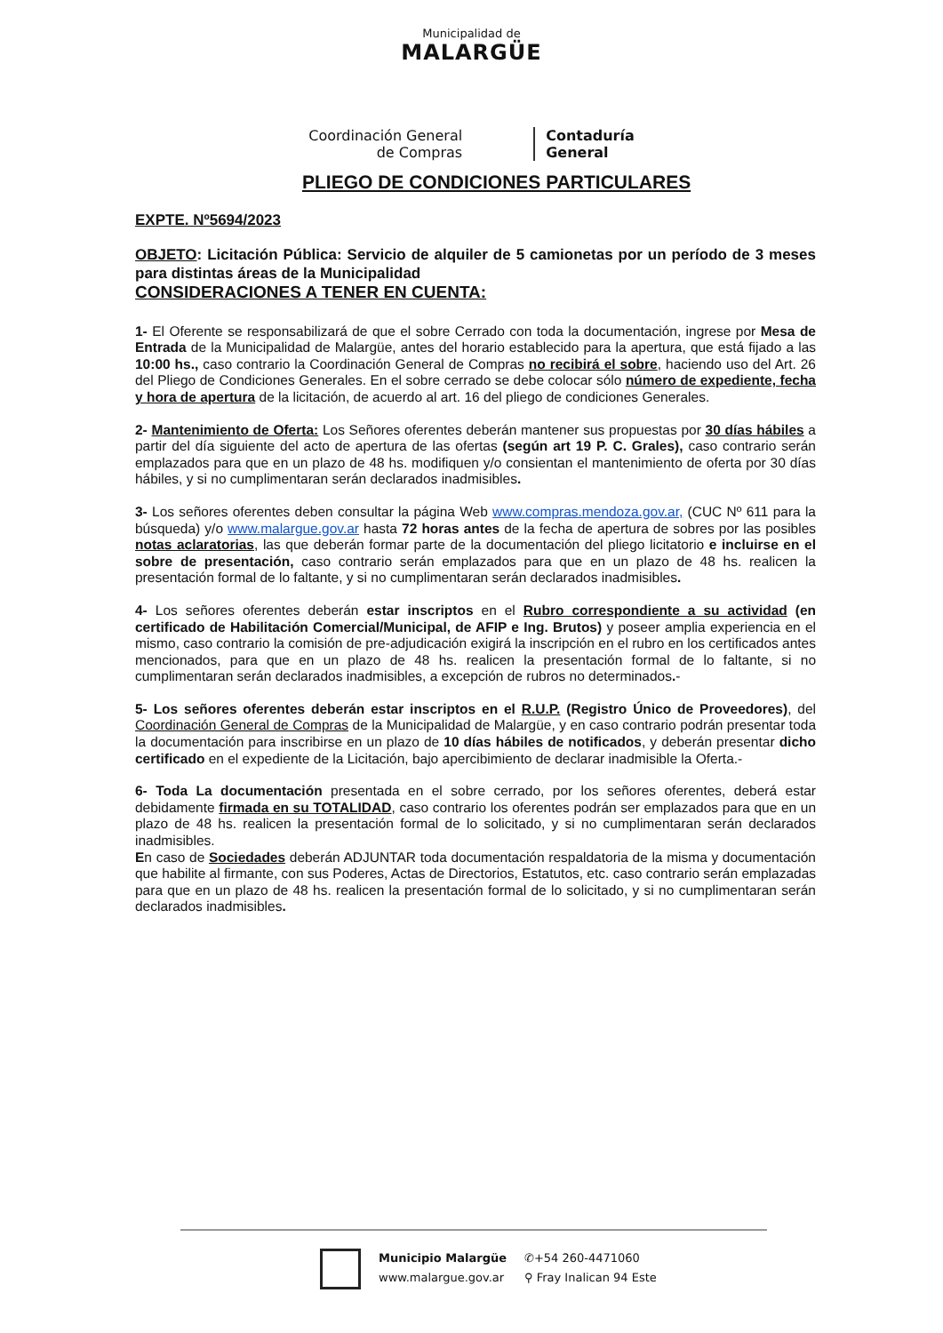Municipalidad de
MALARGÜE
Coordinación General
de Compras
Contaduría
General
PLIEGO DE CONDICIONES PARTICULARES
EXPTE. Nº5694/2023
OBJETO: Licitación Pública: Servicio de alquiler de 5 camionetas por un período de 3 meses para distintas áreas de la Municipalidad
CONSIDERACIONES A TENER EN CUENTA:
1- El Oferente se responsabilizará de que el sobre Cerrado con toda la documentación, ingrese por Mesa de Entrada de la Municipalidad de Malargüe, antes del horario establecido para la apertura, que está fijado a las 10:00 hs., caso contrario la Coordinación General de Compras no recibirá el sobre, haciendo uso del Art. 26 del Pliego de Condiciones Generales. En el sobre cerrado se debe colocar sólo número de expediente, fecha y hora de apertura de la licitación, de acuerdo al art. 16 del pliego de condiciones Generales.
2- Mantenimiento de Oferta: Los Señores oferentes deberán mantener sus propuestas por 30 días hábiles a partir del día siguiente del acto de apertura de las ofertas (según art 19 P. C. Grales), caso contrario serán emplazados para que en un plazo de 48 hs. modifiquen y/o consientan el mantenimiento de oferta por 30 días hábiles, y si no cumplimentaran serán declarados inadmisibles.
3- Los señores oferentes deben consultar la página Web www.compras.mendoza.gov.ar, (CUC Nº 611 para la búsqueda) y/o www.malargue.gov.ar hasta 72 horas antes de la fecha de apertura de sobres por las posibles notas aclaratorias, las que deberán formar parte de la documentación del pliego licitatorio e incluirse en el sobre de presentación, caso contrario serán emplazados para que en un plazo de 48 hs. realicen la presentación formal de lo faltante, y si no cumplimentaran serán declarados inadmisibles.
4- Los señores oferentes deberán estar inscriptos en el Rubro correspondiente a su actividad (en certificado de Habilitación Comercial/Municipal, de AFIP e Ing. Brutos) y poseer amplia experiencia en el mismo, caso contrario la comisión de pre-adjudicación exigirá la inscripción en el rubro en los certificados antes mencionados, para que en un plazo de 48 hs. realicen la presentación formal de lo faltante, si no cumplimentaran serán declarados inadmisibles, a excepción de rubros no determinados.-
5- Los señores oferentes deberán estar inscriptos en el R.U.P. (Registro Único de Proveedores), del Coordinación General de Compras de la Municipalidad de Malargüe, y en caso contrario podrán presentar toda la documentación para inscribirse en un plazo de 10 días hábiles de notificados, y deberán presentar dicho certificado en el expediente de la Licitación, bajo apercibimiento de declarar inadmisible la Oferta.-
6- Toda La documentación presentada en el sobre cerrado, por los señores oferentes, deberá estar debidamente firmada en su TOTALIDAD, caso contrario los oferentes podrán ser emplazados para que en un plazo de 48 hs. realicen la presentación formal de lo solicitado, y si no cumplimentaran serán declarados inadmisibles.
En caso de Sociedades deberán ADJUNTAR toda documentación respaldatoria de la misma y documentación que habilite al firmante, con sus Poderes, Actas de Directorios, Estatutos, etc. caso contrario serán emplazadas para que en un plazo de 48 hs. realicen la presentación formal de lo solicitado, y si no cumplimentaran serán declarados inadmisibles.
Municipio Malargüe
www.malargue.gov.ar
✆+54 260-4471060
⚲ Fray Inalican 94 Este